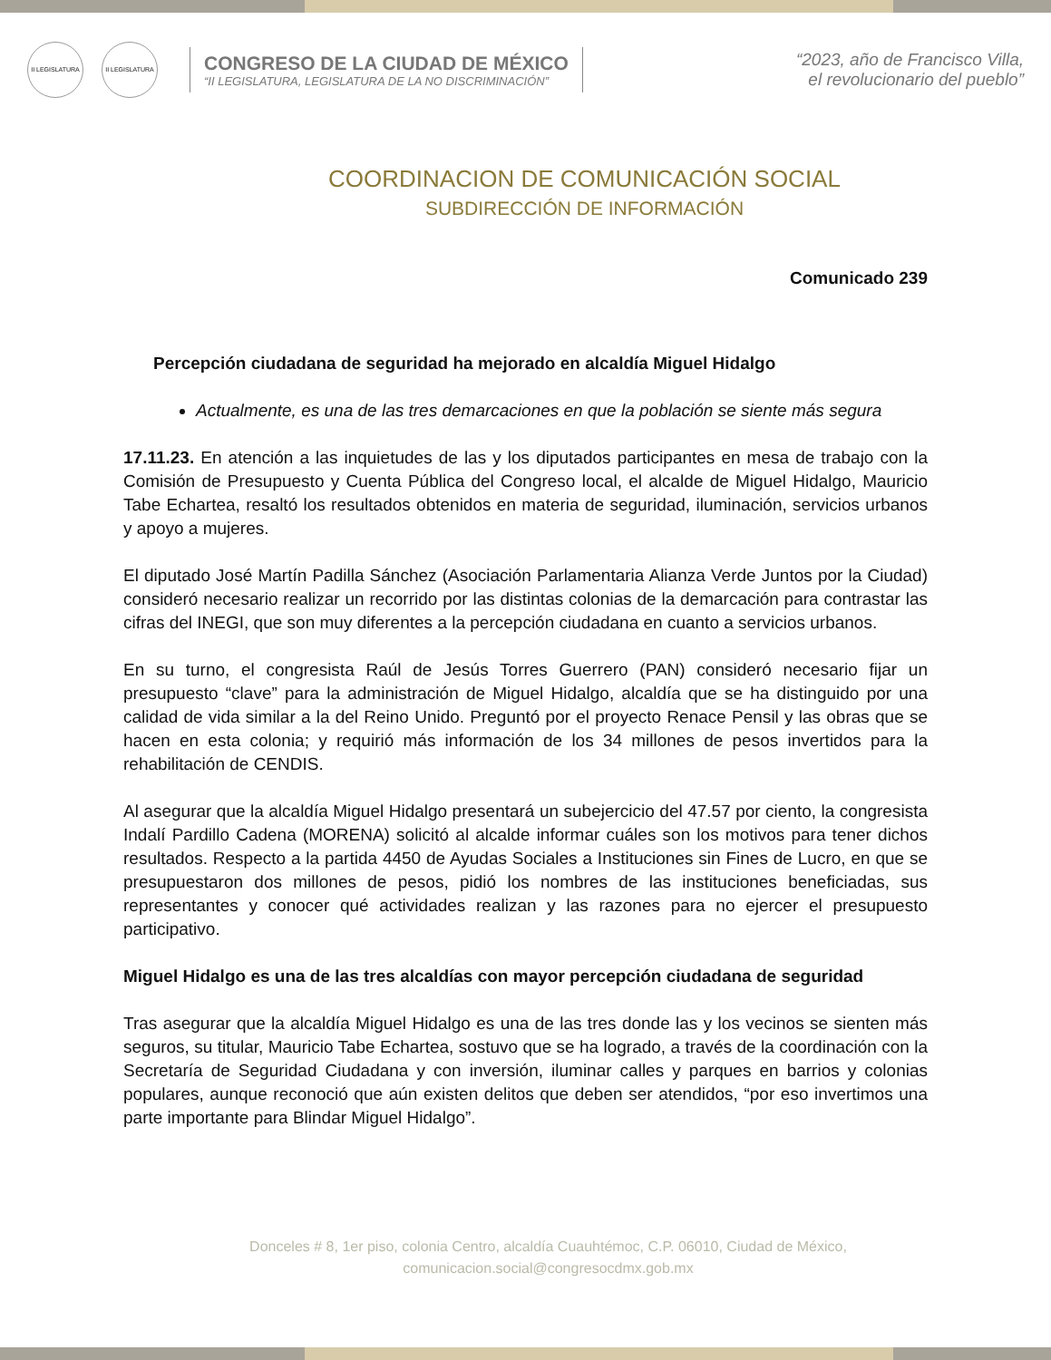II LEGISLATURA II LEGISLATURA
CONGRESO DE LA CIUDAD DE MÉXICO
“II LEGISLATURA, LEGISLATURA DE LA NO DISCRIMINACIÓN”
“2023, año de Francisco Villa,
el revolucionario del pueblo”
COORDINACION DE COMUNICACIÓN SOCIAL
SUBDIRECCIÓN DE INFORMACIÓN
Comunicado 239
Percepción ciudadana de seguridad ha mejorado en alcaldía Miguel Hidalgo
Actualmente, es una de las tres demarcaciones en que la población se siente más segura
17.11.23. En atención a las inquietudes de las y los diputados participantes en mesa de trabajo con la Comisión de Presupuesto y Cuenta Pública del Congreso local, el alcalde de Miguel Hidalgo, Mauricio Tabe Echartea, resaltó los resultados obtenidos en materia de seguridad, iluminación, servicios urbanos y apoyo a mujeres.
El diputado José Martín Padilla Sánchez (Asociación Parlamentaria Alianza Verde Juntos por la Ciudad) consideró necesario realizar un recorrido por las distintas colonias de la demarcación para contrastar las cifras del INEGI, que son muy diferentes a la percepción ciudadana en cuanto a servicios urbanos.
En su turno, el congresista Raúl de Jesús Torres Guerrero (PAN) consideró necesario fijar un presupuesto “clave” para la administración de Miguel Hidalgo, alcaldía que se ha distinguido por una calidad de vida similar a la del Reino Unido. Preguntó por el proyecto Renace Pensil y las obras que se hacen en esta colonia; y requirió más información de los 34 millones de pesos invertidos para la rehabilitación de CENDIS.
Al asegurar que la alcaldía Miguel Hidalgo presentará un subejercicio del 47.57 por ciento, la congresista Indalí Pardillo Cadena (MORENA) solicitó al alcalde informar cuáles son los motivos para tener dichos resultados. Respecto a la partida 4450 de Ayudas Sociales a Instituciones sin Fines de Lucro, en que se presupuestaron dos millones de pesos, pidió los nombres de las instituciones beneficiadas, sus representantes y conocer qué actividades realizan y las razones para no ejercer el presupuesto participativo.
Miguel Hidalgo es una de las tres alcaldías con mayor percepción ciudadana de seguridad
Tras asegurar que la alcaldía Miguel Hidalgo es una de las tres donde las y los vecinos se sienten más seguros, su titular, Mauricio Tabe Echartea, sostuvo que se ha logrado, a través de la coordinación con la Secretaría de Seguridad Ciudadana y con inversión, iluminar calles y parques en barrios y colonias populares, aunque reconoció que aún existen delitos que deben ser atendidos, “por eso invertimos una parte importante para Blindar Miguel Hidalgo”.
Donceles # 8, 1er piso, colonia Centro, alcaldía Cuauhtémoc, C.P. 06010, Ciudad de México,
comunicacion.social@congresocdmx.gob.mx